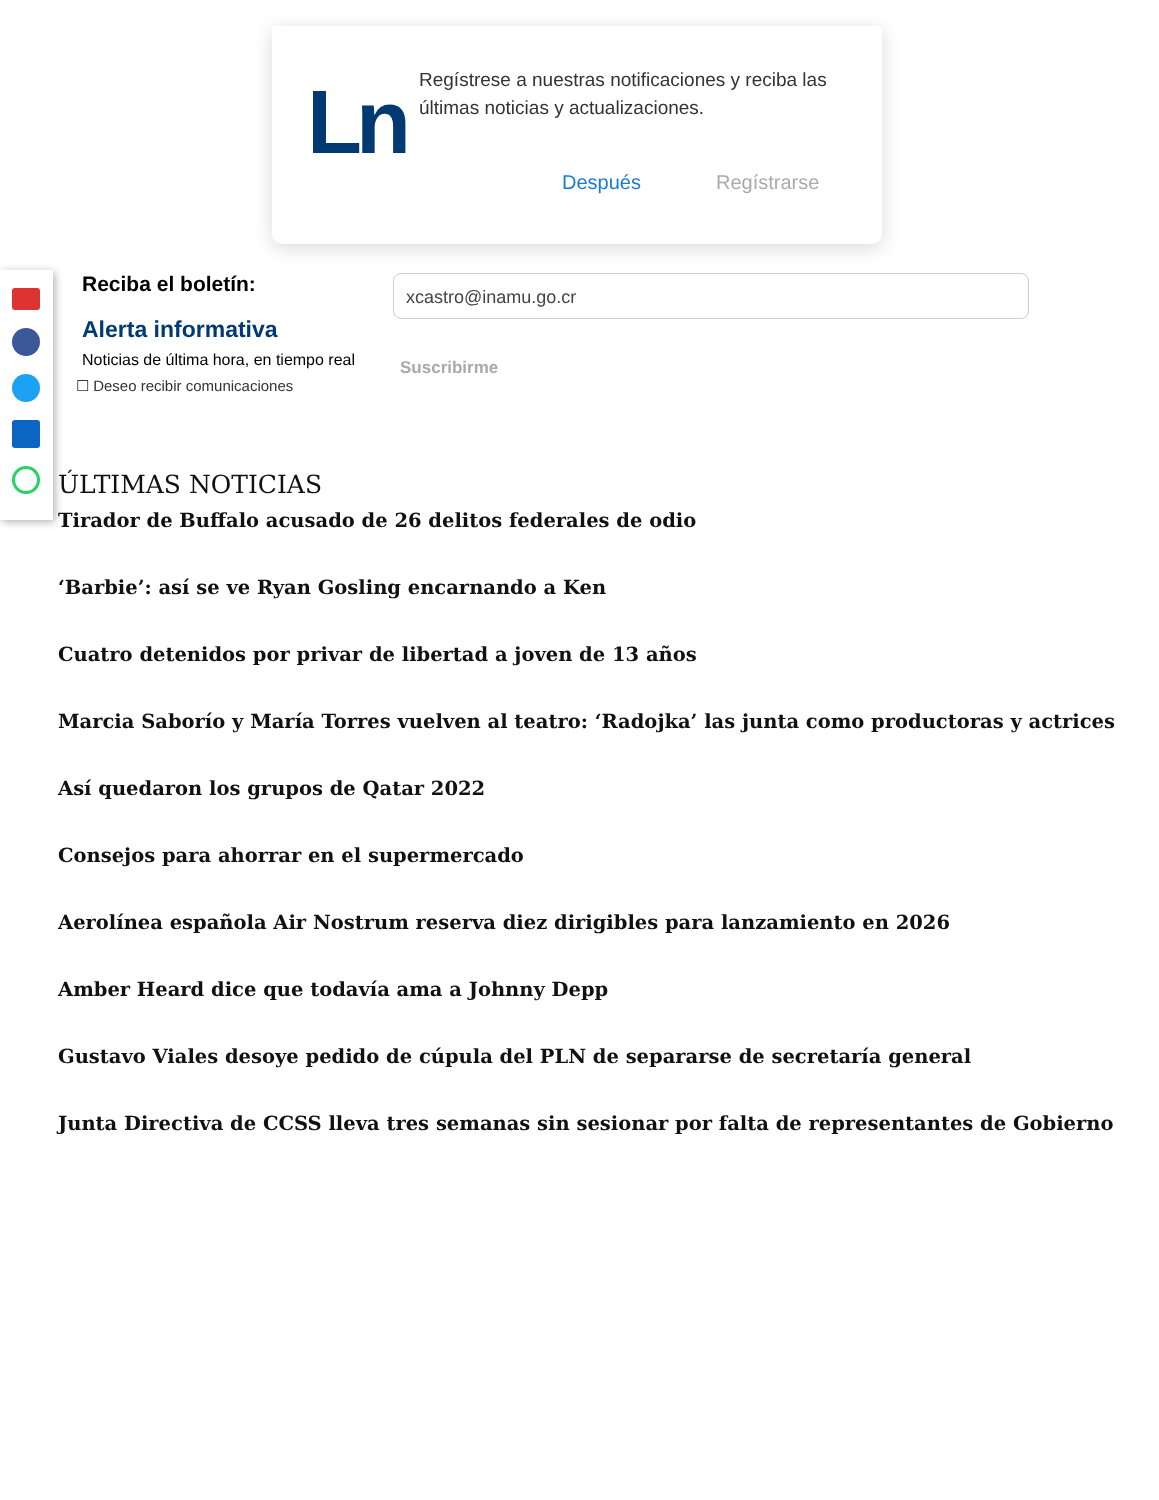Ln
Regístrese a nuestras notificaciones y reciba las últimas noticias y actualizaciones.
Después Regístrarse
Reciba el boletín:
Alerta informativa
Noticias de última hora, en tiempo real
☐ Deseo recibir comunicaciones
xcastro@inamu.go.cr
Suscribirme
ÚLTIMAS NOTICIAS
Tirador de Buffalo acusado de 26 delitos federales de odio
‘Barbie’: así se ve Ryan Gosling encarnando a Ken
Cuatro detenidos por privar de libertad a joven de 13 años
Marcia Saborío y María Torres vuelven al teatro: ‘Radojka’ las junta como productoras y actrices
Así quedaron los grupos de Qatar 2022
Consejos para ahorrar en el supermercado
Aerolínea española Air Nostrum reserva diez dirigibles para lanzamiento en 2026
Amber Heard dice que todavía ama a Johnny Depp
Gustavo Viales desoye pedido de cúpula del PLN de separarse de secretaría general
Junta Directiva de CCSS lleva tres semanas sin sesionar por falta de representantes de Gobierno